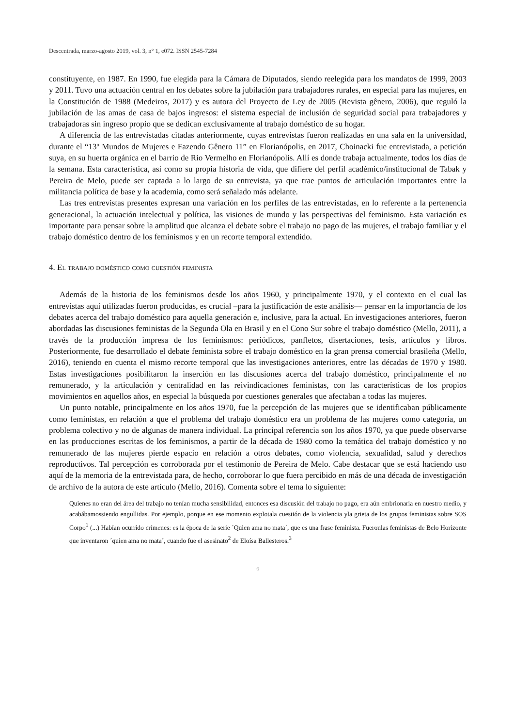Descentrada, marzo-agosto 2019, vol. 3, n° 1, e072. ISSN 2545-7284
constituyente, en 1987. En 1990, fue elegida para la Cámara de Diputados, siendo reelegida para los mandatos de 1999, 2003 y 2011. Tuvo una actuación central en los debates sobre la jubilación para trabajadores rurales, en especial para las mujeres, en la Constitución de 1988 (Medeiros, 2017) y es autora del Proyecto de Ley de 2005 (Revista gênero, 2006), que reguló la jubilación de las amas de casa de bajos ingresos: el sistema especial de inclusión de seguridad social para trabajadores y trabajadoras sin ingreso propio que se dedican exclusivamente al trabajo doméstico de su hogar.
A diferencia de las entrevistadas citadas anteriormente, cuyas entrevistas fueron realizadas en una sala en la universidad, durante el “13º Mundos de Mujeres e Fazendo Gênero 11” en Florianópolis, en 2017, Choinacki fue entrevistada, a petición suya, en su huerta orgánica en el barrio de Rio Vermelho en Florianópolis. Allí es donde trabaja actualmente, todos los días de la semana. Esta característica, así como su propia historia de vida, que difiere del perfil académico/institucional de Tabak y Pereira de Melo, puede ser captada a lo largo de su entrevista, ya que trae puntos de articulación importantes entre la militancia política de base y la academia, como será señalado más adelante.
Las tres entrevistas presentes expresan una variación en los perfiles de las entrevistadas, en lo referente a la pertenencia generacional, la actuación intelectual y política, las visiones de mundo y las perspectivas del feminismo. Esta variación es importante para pensar sobre la amplitud que alcanza el debate sobre el trabajo no pago de las mujeres, el trabajo familiar y el trabajo doméstico dentro de los feminismos y en un recorte temporal extendido.
4. El trabajo doméstico como cuestión feminista
Además de la historia de los feminismos desde los años 1960, y principalmente 1970, y el contexto en el cual las entrevistas aquí utilizadas fueron producidas, es crucial –para la justificación de este análisis— pensar en la importancia de los debates acerca del trabajo doméstico para aquella generación e, inclusive, para la actual. En investigaciones anteriores, fueron abordadas las discusiones feministas de la Segunda Ola en Brasil y en el Cono Sur sobre el trabajo doméstico (Mello, 2011), a través de la producción impresa de los feminismos: periódicos, panfletos, disertaciones, tesis, artículos y libros. Posteriormente, fue desarrollado el debate feminista sobre el trabajo doméstico en la gran prensa comercial brasileña (Mello, 2016), teniendo en cuenta el mismo recorte temporal que las investigaciones anteriores, entre las décadas de 1970 y 1980. Estas investigaciones posibilitaron la inserción en las discusiones acerca del trabajo doméstico, principalmente el no remunerado, y la articulación y centralidad en las reivindicaciones feministas, con las características de los propios movimientos en aquellos años, en especial la búsqueda por cuestiones generales que afectaban a todas las mujeres.
Un punto notable, principalmente en los años 1970, fue la percepción de las mujeres que se identificaban públicamente como feministas, en relación a que el problema del trabajo doméstico era un problema de las mujeres como categoría, un problema colectivo y no de algunas de manera individual. La principal referencia son los años 1970, ya que puede observarse en las producciones escritas de los feminismos, a partir de la década de 1980 como la temática del trabajo doméstico y no remunerado de las mujeres pierde espacio en relación a otros debates, como violencia, sexualidad, salud y derechos reproductivos. Tal percepción es corroborada por el testimonio de Pereira de Melo. Cabe destacar que se está haciendo uso aquí de la memoria de la entrevistada para, de hecho, corroborar lo que fuera percibido en más de una década de investigación de archivo de la autora de este artículo (Mello, 2016). Comenta sobre el tema lo siguiente:
Quienes no eran del área del trabajo no tenían mucha sensibilidad, entonces esa discusión del trabajo no pago, era aún embrionaria en nuestro medio, y acabábamossiendo engullidas. Por ejemplo, porque en ese momento explotala cuestión de la violencia yla grieta de los grupos feministas sobre SOS Corpo<sup>1</sup> (...) Habían ocurrido crímenes: es la época de la serie ´Quien ama no mata´, que es una frase feminista. Fueronlas feministas de Belo Horizonte que inventaron ´quien ama no mata´, cuando fue el asesinato<sup>2</sup> de Eloísa Ballesteros.<sup>3</sup>
6